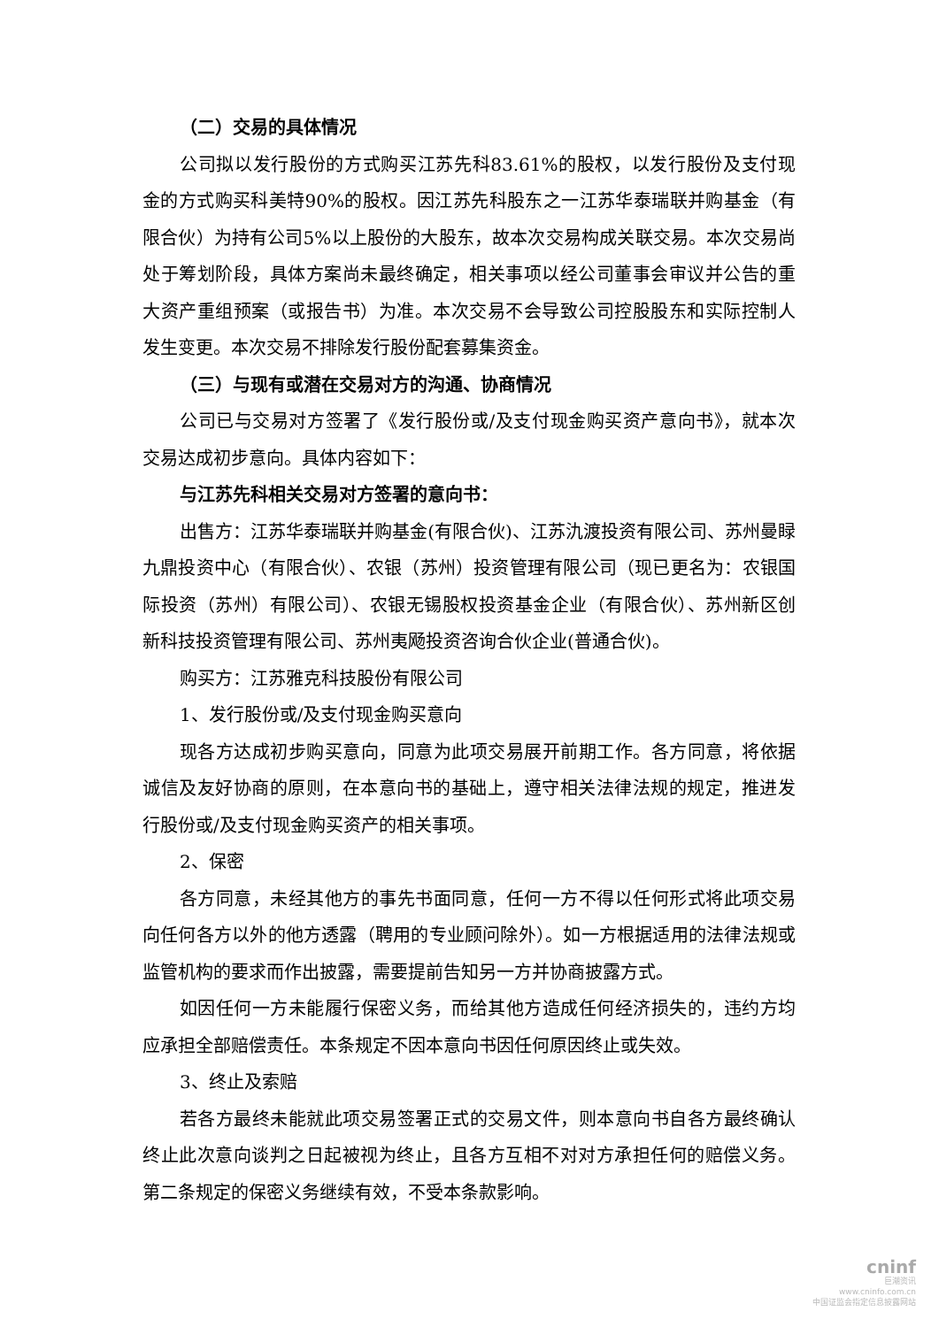（二）交易的具体情况
公司拟以发行股份的方式购买江苏先科83.61%的股权，以发行股份及支付现金的方式购买科美特90%的股权。因江苏先科股东之一江苏华泰瑞联并购基金（有限合伙）为持有公司5%以上股份的大股东，故本次交易构成关联交易。本次交易尚处于筹划阶段，具体方案尚未最终确定，相关事项以经公司董事会审议并公告的重大资产重组预案（或报告书）为准。本次交易不会导致公司控股股东和实际控制人发生变更。本次交易不排除发行股份配套募集资金。
（三）与现有或潜在交易对方的沟通、协商情况
公司已与交易对方签署了《发行股份或/及支付现金购买资产意向书》，就本次交易达成初步意向。具体内容如下：
与江苏先科相关交易对方签署的意向书：
出售方：江苏华泰瑞联并购基金(有限合伙)、江苏氿渡投资有限公司、苏州曼睩九鼎投资中心（有限合伙）、农银（苏州）投资管理有限公司（现已更名为：农银国际投资（苏州）有限公司）、农银无锡股权投资基金企业（有限合伙）、苏州新区创新科技投资管理有限公司、苏州夷飏投资咨询合伙企业(普通合伙)。
购买方：江苏雅克科技股份有限公司
1、发行股份或/及支付现金购买意向
现各方达成初步购买意向，同意为此项交易展开前期工作。各方同意，将依据诚信及友好协商的原则，在本意向书的基础上，遵守相关法律法规的规定，推进发行股份或/及支付现金购买资产的相关事项。
2、保密
各方同意，未经其他方的事先书面同意，任何一方不得以任何形式将此项交易向任何各方以外的他方透露（聘用的专业顾问除外）。如一方根据适用的法律法规或监管机构的要求而作出披露，需要提前告知另一方并协商披露方式。
如因任何一方未能履行保密义务，而给其他方造成任何经济损失的，违约方均应承担全部赔偿责任。本条规定不因本意向书因任何原因终止或失效。
3、终止及索赔
若各方最终未能就此项交易签署正式的交易文件，则本意向书自各方最终确认终止此次意向谈判之日起被视为终止，且各方互相不对对方承担任何的赔偿义务。第二条规定的保密义务继续有效，不受本条款影响。
cninf
巨潮资讯
www.cninfo.com.cn
中国证监会指定信息披露网站